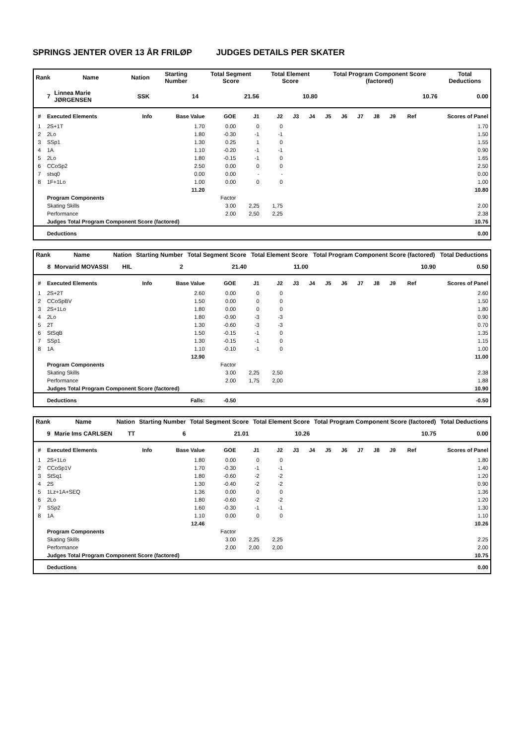SPRINGS JENTER OVER 13 ÅR FRILØP JUDGES DETAILS PER SKATER
| Rank | Name | Nation | Starting Number | Total Segment Score | Total Element Score | Total Program Component Score (factored) | Total Deductions |
| 7 | Linnea Marie JØRGENSEN | SSK | 14 | 21.56 | 10.80 | 10.76 | 0.00 |
| # | Executed Elements | Info | Base Value | GOE | J1 | J2 | J3 | J4 | J5 | J6 | J7 | J8 | J9 | Ref | Scores of Panel |
| --- | --- | --- | --- | --- | --- | --- | --- | --- | --- | --- | --- | --- | --- | --- | --- |
| 1 | 2S+1T | | 1.70 | 0.00 | 0 | 0 | | | | | | | | | 1.70 |
| 2 | 2Lo | | 1.80 | -0.30 | -1 | -1 | | | | | | | | | 1.50 |
| 3 | SSp1 | | 1.30 | 0.25 | 1 | 0 | | | | | | | | | 1.55 |
| 4 | 1A | | 1.10 | -0.20 | -1 | -1 | | | | | | | | | 0.90 |
| 5 | 2Lo | | 1.80 | -0.15 | -1 | 0 | | | | | | | | | 1.65 |
| 6 | CCoSp2 | | 2.50 | 0.00 | 0 | 0 | | | | | | | | | 2.50 |
| 7 | stsq0 | | 0.00 | 0.00 | - | - | | | | | | | | | 0.00 |
| 8 | 1F+1Lo | | 1.00 | 0.00 | 0 | 0 | | | | | | | | | 1.00 |
| | | | 11.20 | | | | | | | | | | | | 10.80 |
| | Program Components | | | Factor | | | | | | | | | | | |
| | Skating Skills | | | 3.00 | 2,25 | 1,75 | | | | | | | | | 2.00 |
| | Performance | | | 2.00 | 2,50 | 2,25 | | | | | | | | | 2.38 |
| | Judges Total Program Component Score (factored) | | | | | | | | | | | | | | 10.76 |
| | Deductions | | | | | | | | | | | | | | 0.00 |
| Rank | Name | Nation | Starting Number | Total Segment Score | Total Element Score | Total Program Component Score (factored) | Total Deductions |
| 8 | Morvarid MOVASSI | HIL | 2 | 21.40 | 11.00 | 10.90 | 0.50 |
| # | Executed Elements | Info | Base Value | GOE | J1 | J2 | J3 | J4 | J5 | J6 | J7 | J8 | J9 | Ref | Scores of Panel |
| --- | --- | --- | --- | --- | --- | --- | --- | --- | --- | --- | --- | --- | --- | --- | --- |
| 1 | 2S+2T | | 2.60 | 0.00 | 0 | 0 | | | | | | | | | 2.60 |
| 2 | CCoSpBV | | 1.50 | 0.00 | 0 | 0 | | | | | | | | | 1.50 |
| 3 | 2S+1Lo | | 1.80 | 0.00 | 0 | 0 | | | | | | | | | 1.80 |
| 4 | 2Lo | | 1.80 | -0.90 | -3 | -3 | | | | | | | | | 0.90 |
| 5 | 2T | | 1.30 | -0.60 | -3 | -3 | | | | | | | | | 0.70 |
| 6 | StSqB | | 1.50 | -0.15 | -1 | 0 | | | | | | | | | 1.35 |
| 7 | SSp1 | | 1.30 | -0.15 | -1 | 0 | | | | | | | | | 1.15 |
| 8 | 1A | | 1.10 | -0.10 | -1 | 0 | | | | | | | | | 1.00 |
| | | | 12.90 | | | | | | | | | | | | 11.00 |
| | Program Components | | | Factor | | | | | | | | | | | |
| | Skating Skills | | | 3.00 | 2,25 | 2,50 | | | | | | | | | 2.38 |
| | Performance | | | 2.00 | 1,75 | 2,00 | | | | | | | | | 1.88 |
| | Judges Total Program Component Score (factored) | | | | | | | | | | | | | | 10.90 |
| | Deductions | | Falls: | -0.50 | | | | | | | | | | | -0.50 |
| Rank | Name | Nation | Starting Number | Total Segment Score | Total Element Score | Total Program Component Score (factored) | Total Deductions |
| 9 | Marie Ims CARLSEN | TT | 6 | 21.01 | 10.26 | 10.75 | 0.00 |
| # | Executed Elements | Info | Base Value | GOE | J1 | J2 | J3 | J4 | J5 | J6 | J7 | J8 | J9 | Ref | Scores of Panel |
| --- | --- | --- | --- | --- | --- | --- | --- | --- | --- | --- | --- | --- | --- | --- | --- |
| 1 | 2S+1Lo | | 1.80 | 0.00 | 0 | 0 | | | | | | | | | 1.80 |
| 2 | CCoSp1V | | 1.70 | -0.30 | -1 | -1 | | | | | | | | | 1.40 |
| 3 | StSq1 | | 1.80 | -0.60 | -2 | -2 | | | | | | | | | 1.20 |
| 4 | 2S | | 1.30 | -0.40 | -2 | -2 | | | | | | | | | 0.90 |
| 5 | 1Lz+1A+SEQ | | 1.36 | 0.00 | 0 | 0 | | | | | | | | | 1.36 |
| 6 | 2Lo | | 1.80 | -0.60 | -2 | -2 | | | | | | | | | 1.20 |
| 7 | SSp2 | | 1.60 | -0.30 | -1 | -1 | | | | | | | | | 1.30 |
| 8 | 1A | | 1.10 | 0.00 | 0 | 0 | | | | | | | | | 1.10 |
| | | | 12.46 | | | | | | | | | | | | 10.26 |
| | Program Components | | | Factor | | | | | | | | | | | |
| | Skating Skills | | | 3.00 | 2,25 | 2,25 | | | | | | | | | 2.25 |
| | Performance | | | 2.00 | 2,00 | 2,00 | | | | | | | | | 2.00 |
| | Judges Total Program Component Score (factored) | | | | | | | | | | | | | | 10.75 |
| | Deductions | | | | | | | | | | | | | | 0.00 |